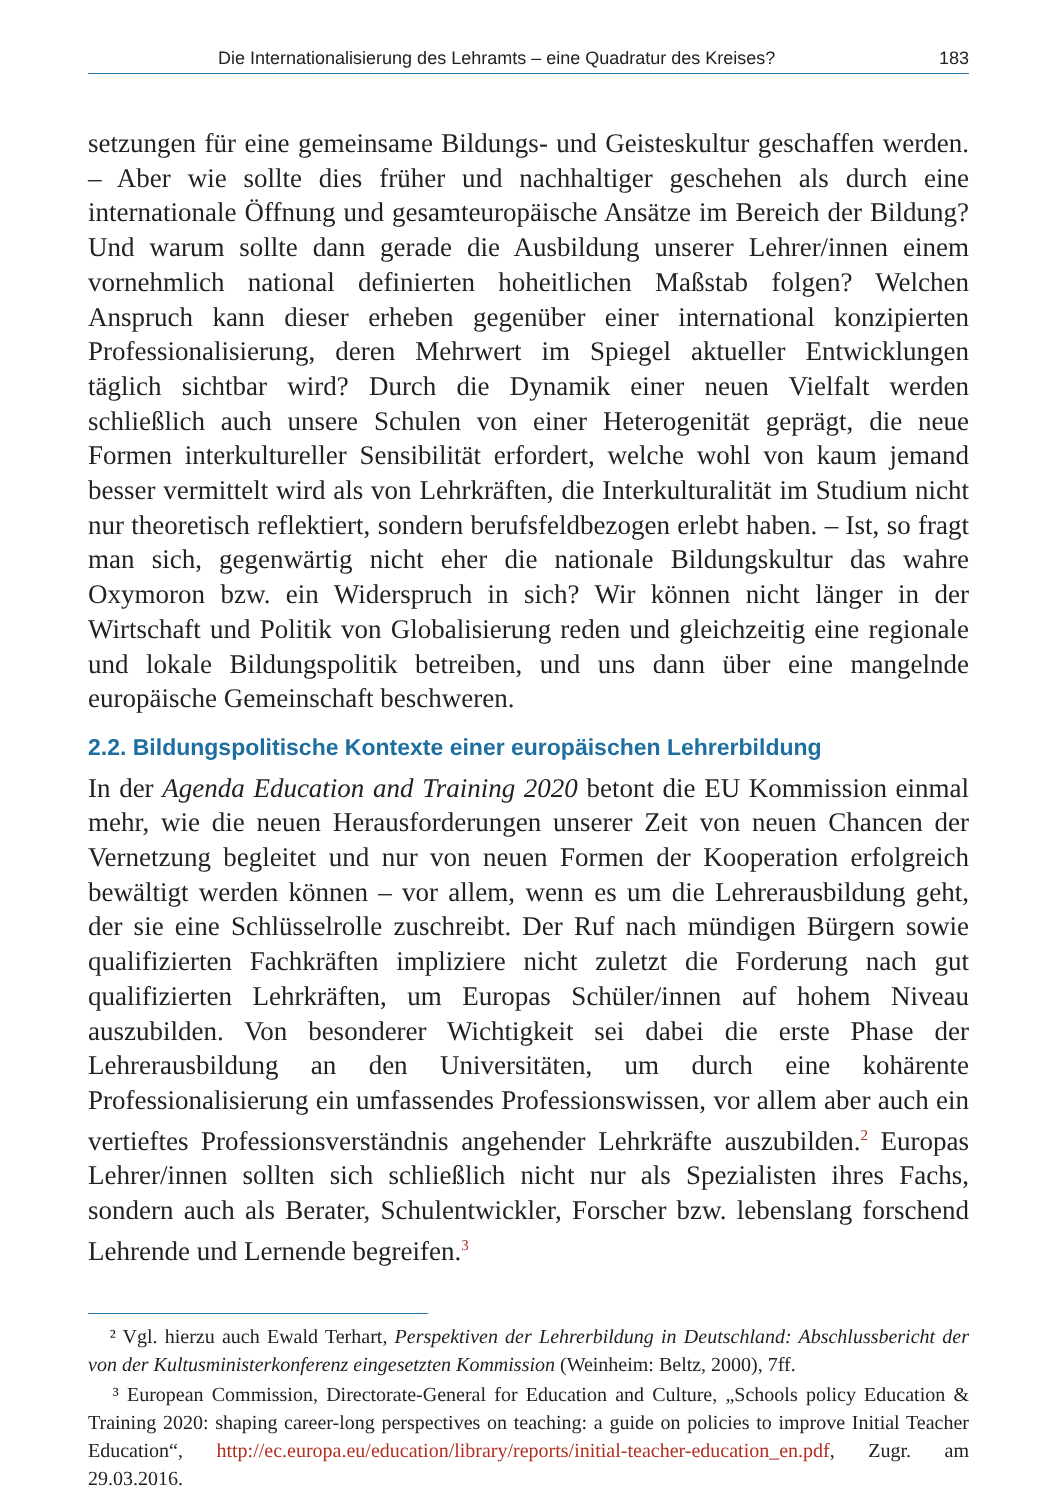Die Internationalisierung des Lehramts – eine Quadratur des Kreises? 183
setzungen für eine gemeinsame Bildungs- und Geisteskultur geschaffen werden. – Aber wie sollte dies früher und nachhaltiger geschehen als durch eine internationale Öffnung und gesamteuropäische Ansätze im Bereich der Bildung? Und warum sollte dann gerade die Ausbildung unserer Lehrer/innen einem vornehmlich national definierten hoheitlichen Maßstab folgen? Welchen Anspruch kann dieser erheben gegenüber einer international konzipierten Professionalisierung, deren Mehrwert im Spiegel aktueller Entwicklungen täglich sichtbar wird? Durch die Dynamik einer neuen Vielfalt werden schließlich auch unsere Schulen von einer Heterogenität geprägt, die neue Formen interkultureller Sensibilität erfordert, welche wohl von kaum jemand besser vermittelt wird als von Lehrkräften, die Interkulturalität im Studium nicht nur theoretisch reflektiert, sondern berufsfeldbezogen erlebt haben. – Ist, so fragt man sich, gegenwärtig nicht eher die nationale Bildungskultur das wahre Oxymoron bzw. ein Widerspruch in sich? Wir können nicht länger in der Wirtschaft und Politik von Globalisierung reden und gleichzeitig eine regionale und lokale Bildungspolitik betreiben, und uns dann über eine mangelnde europäische Gemeinschaft beschweren.
2.2. Bildungspolitische Kontexte einer europäischen Lehrerbildung
In der Agenda Education and Training 2020 betont die EU Kommission einmal mehr, wie die neuen Herausforderungen unserer Zeit von neuen Chancen der Vernetzung begleitet und nur von neuen Formen der Kooperation erfolgreich bewältigt werden können – vor allem, wenn es um die Lehrerausbildung geht, der sie eine Schlüsselrolle zuschreibt. Der Ruf nach mündigen Bürgern sowie qualifizierten Fachkräften impliziere nicht zuletzt die Forderung nach gut qualifizierten Lehrkräften, um Europas Schüler/innen auf hohem Niveau auszubilden. Von besonderer Wichtigkeit sei dabei die erste Phase der Lehrerausbildung an den Universitäten, um durch eine kohärente Professionalisierung ein umfassendes Professionswissen, vor allem aber auch ein vertieftes Professionsverständnis angehender Lehrkräfte auszubilden.<sup>2</sup> Europas Lehrer/innen sollten sich schließlich nicht nur als Spezialisten ihres Fachs, sondern auch als Berater, Schulentwickler, Forscher bzw. lebenslang forschend Lehrende und Lernende begreifen.<sup>3</sup>
² Vgl. hierzu auch Ewald Terhart, Perspektiven der Lehrerbildung in Deutschland: Abschlussbericht der von der Kultusministerkonferenz eingesetzten Kommission (Weinheim: Beltz, 2000), 7ff.
³ European Commission, Directorate-General for Education and Culture, „Schools policy Education & Training 2020: shaping career-long perspectives on teaching: a guide on policies to improve Initial Teacher Education“, http://ec.europa.eu/education/library/reports/initial-teacher-education_en.pdf, Zugr. am 29.03.2016.